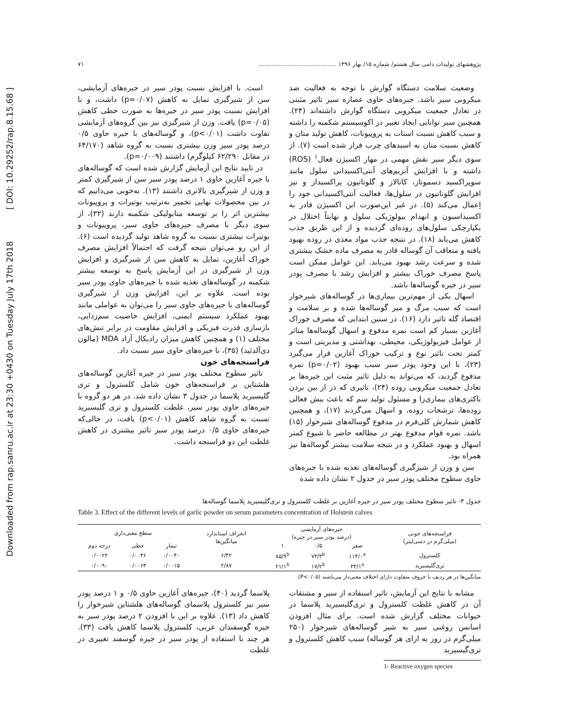Downloaded from rap.sanru.ac.ir at 23:30 +0430 on Tuesday July 17th 2018 [ DOI: 10.29252/rap.8.15.68 ]
پژوهشهای تولیدات دامی سال هشتم/ شماره ۱۵/ بهار ۱۳۹۶ .......................................... ۷۱
وضعیت سلامت دستگاه گوارش با توجه به فعالیت ضد میکروبی سیر باشد. جیره‌های حاوی عصاره سیر تاثیر مثبتی در تعادل جمعیت میکروبی دستگاه گوارش داشته‌اند (۲۴). همچنین سیر توانایی ایجاد تغییر در اکوسیستم شکمبه را داشته و سبب کاهش نسبت استات به پروپیونات، کاهش تولید متان و کاهش نسبت متان به اسیدهای چرب فرار شده است (۷). از سوی دیگر سیر نقش مهمی در مهار اکسیژن فعال<sup>۱</sup> (ROS) داشته و با افزایش آنزیم‌های آنتی‌اکسیدانی سلول مانند سوپراکسید دسموتاز، کاتالاز و گلوتاتیون پراکسیداز و نیز افزایش گلوتاتیون در سلول‌ها، فعالیت آنتی‌اکسیدانی خود را اِعمال می‌کند (۵). در غیر این‌صورت این اکسیژن قادر به اکسیداسیون و انهدام بیولوژیکی سلول و نهایتاً اختلال در یکپارچکی سلول‌های روده‌ای گردیده و از این طریق جذب کاهش می‌یابد (۱۸). در نتیجه جذب مواد مغذی در روده بهبود یافته و متعاقب آن گوساله قادر به مصرف ماده خشک بیشتری شده و سرعت رشد بهبود می‌یابد. این عوامل ممکن است پاسخ مصرف خوراک بیشتر و افزایش رشد با مصرف پودر سیر در جیره گوساله‌ها باشد.
اسهال یکی از مهم‌ترین بیماری‌ها در گوساله‌های شیرخوار است که سبب مرگ و میر گوساله‌ها شده و بر سلامت و اقتصاد گله تاثیر دارد (۱۶). در سنین ابتدایی که مصرف خوراک آغازین بسیار کم است نمره مدفوع و اسهال گوساله‌ها متاثر از عوامل فیزیولوژیکی، محیطی، بهداشتی و مدیریتی است و کمتر تحت تاثیر نوع و ترکیب خوراک آغازین قرار می‌گیرد (۲۳)، با این وجود پودر سیر سبب بهبود (p=۰/۰۲) نمره مدفوع گردید، که می‌تواند به دلیل تاثیر مثبت این جیره‌ها بر تعادل جمعیت میکروبی روده (۲۴)، تاثیری که در از بین بردن باکتری‌های بیماری‌زا و مسئول تولید سم که باعث بیش فعالی روده‌ها، ترشحات روده، و اسهال می‌گردند (۱۷)، و همچنین کاهش شمارش کلی‌فرم در مدفوع گوساله‌های شیرخوار (۱۵) باشد. نمره قوام مدفوع بهتر در مطالعه حاضر با شیوع کمتر اسهال و بهبود عملکرد و در نتیجه سلامت بیشتر گوساله‌ها نیز همراه بود.
سن و وزن از شیرگیری گوساله‌های تغذیه شده با جیره‌های حاوی سطوح مختلف پودر سیر در جدول ۲ نشان داده شده
است. با افزایش نسبت پودر سیر در جیره‌های آزمایشی، سن از شیرگیری تمایل به کاهش (p=۰/۰۷) داشت، و با افزایش نسبت پودر سیر در جیره‌ها به صورت خطی کاهش (p=۰/۰۵) یافت. وزن از شیرگیری نیز بین گروه‌های آزمایشی تفاوت داشت (p<۰/۰۱)، و گوساله‌های با جیره حاوی ۰/۵ درصد پودر سیر وزن بیشتری نسبت به گروه شاهد (۶۴/۱۷۰ در مقابل ۶۲/۲۹۰ کیلوگرم) داشتند (p=۰/۰۰۹).
در تایید نتایج این آزمایش گزارش شده است که گوساله‌های با جیره آغازین حاوی ۱ درصد پودر سیر سن از شیرگیری کمتر و وزن از شیرگیری بالاتری داشتند (۱۳). به‌خوبی می‌دانیم که در بین محصولات نهایی تخمیر به‌ترتیب بوتیرات و پروپیونات بیشترین اثر را بر توسعه متابولیکی شکمبه دارند (۳۲)، از سوی دیگر با مصرف جیره‌های حاوی سیر، پروپیونات و بوتیرات بیشتری نسبت به گروه شاهد تولید گردیده است (۶). از این رو می‌توان نتیجه گرفت که احتمالاً افزایش مصرف خوراک آغازین، تمایل به کاهش سن از شیرگیری و افزایش وزن از شیرگیری در این آزمایش پاسخ به توسعه بیشتر شکمبه در گوساله‌های تغذیه شده با جیره‌های حاوی پودر سیر بوده است. علاوه بر این، افزایش وزن از شیرگیری گوساله‌های با جیره‌های حاوی سیر را می‌توان به عواملی مانند بهبود عملکرد سیستم ایمنی، افزایش خاصیت سم‌زدایی، بازسازی قدرت فیزیکی و افزایش مقاومت در برابر تنش‌های مختلف (۱) و همچنین کاهش میزان رادیکال آزاد MDA (مالون دی‌آلدئید) (۳۵)، با جیره‌های حاوی سیر نسبت داد.
فراسنجه‌های خون
تاثیر سطوح مختلف پودر سیر در جیره آغازین گوساله‌های هلشتاین بر فراسنجه‌های خون شامل کلسترول و تری گلیسیرید پلاسما در جدول ۳ نشان داده شد. در هر دو گروه با جیره‌های حاوی پودر سیر، غلظت کلسترول و تری گلیسیرید نسبت به گروه شاهد کاهش (p<۰/۰۱) یافت، در حالی‌که جیره‌های حاوی ۰/۵ درصد پودر سیر تاثیر بیشتری در کاهش غلظت این دو فراسنجه داشت.
جدول ۳- تاثیر سطوح مختلف پودر سیر در جیره آغازین بر غلظت کلسترول و تری‌گلیسیرید پلاسما گوساله‌ها
Table 3. Effect of the different levels of garlic powder on serum parameters concentration of Holstein calves
| فراسنجه‌های خونی (میلی‌گرم در دسی‌لیتر) | جیره‌های آزمایشی (درصد پودر سیر در جیره) | | | انحراف استاندارد میانگین‌ها | سطح معنی‌داری | | |
| --- | --- | --- | --- | --- | --- | --- | --- |
| | صفر | ۰/۵ | ۱ | | تیمار | خطی | درجه دوم |
| کلسترول | ۱۱۴/۰<sup>a</sup> | ۷۳/۳<sup>b</sup> | ۸۵/۹<sup>b</sup> | ۶/۴۲ | ۰/۰۰۴۰ | ۰/۰۰۴۶ | ۰/۰۰۲۲ |
| تری‌گلیسیرید | ۳۳/۱<sup>a</sup> | ۱۷/۲<sup>b</sup> | ۲۱/۱<sup>b</sup> | ۲/۸۷ | ۰/۰۰۱۵ | ۰/۰۰۶۴ | ۰/۰۰۹۰ |
میانگین‌ها در هر ردیف با حروف متفاوت دارای اختلاف معنی‌دار می‌باشند (P<۰/۰۵).
مشابه با نتایج این آزمایش، تاثیر استفاده از سیر و مشتقات آن در کاهش غلظت کلسترول و تری‌گلیسیرید پلاسما در حیوانات مختلف گزارش شده است. برای مثال افزودن اسانس روغنی سیر به شیر گوساله‌های شیرخوار (۲۵۰ میلی‌گرم در روز به ازای هر گوساله) سبب کاهش کلسترول و تری‌گیسیرید
پلاسما گردید (۴۰)، جیره‌های آغازین حاوی ۰/۵ و ۱ درصد پودر سیر نیز کلسترول پلاسمای گوساله‌های هلشتاین شیرخوار را کاهش داد (۱۳). علاوه بر این با افزودن ۲ درصد پودر سیر به جیره گوسفندان عربی، کلسترول پلاسما کاهش یافت (۳۳). هر چند با استفاده از پودر سیر در جیره گوسفند تغییری در غلظت
1- Reactive oxygen species